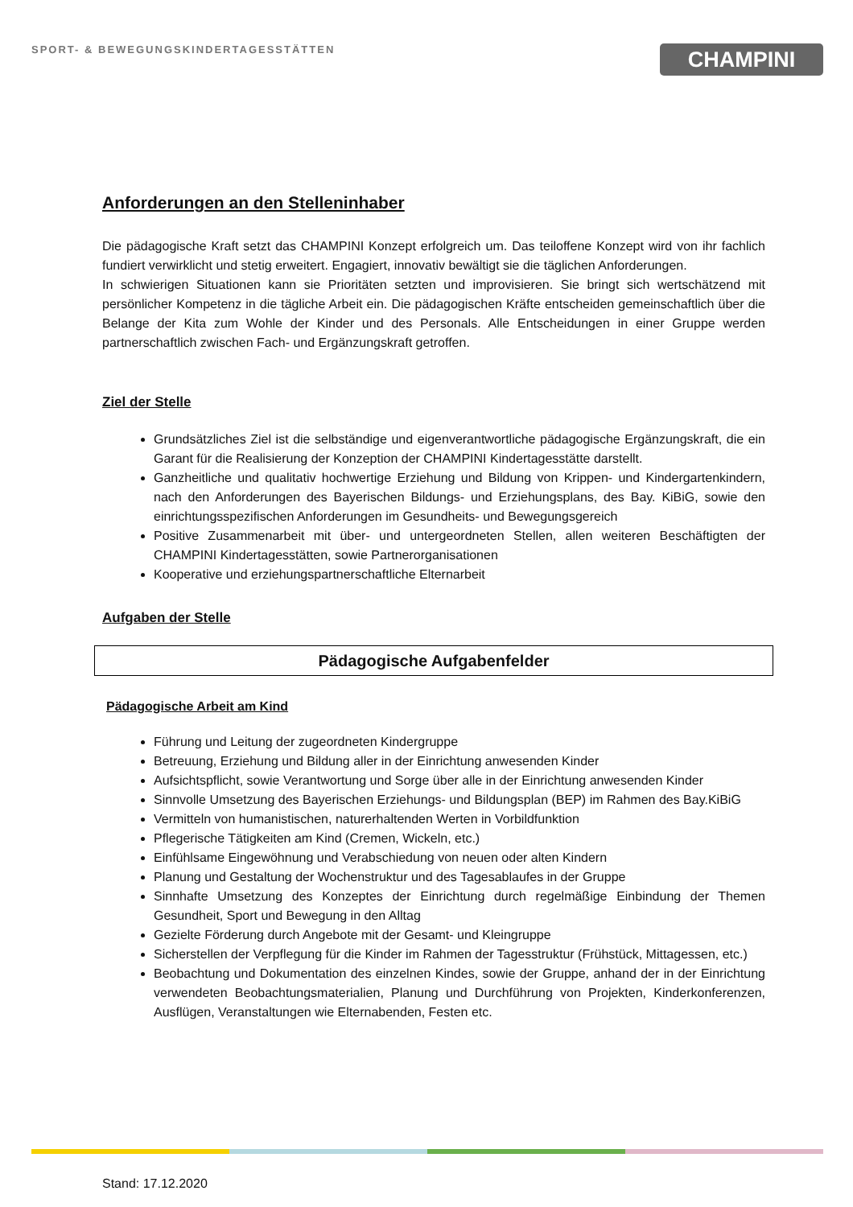SPORT- & BEWEGUNGSKINDERTAGESSTÄTTEN
CHAMPINI
Anforderungen an den Stelleninhaber
Die pädagogische Kraft setzt das CHAMPINI Konzept erfolgreich um. Das teiloffene Konzept wird von ihr fachlich fundiert verwirklicht und stetig erweitert. Engagiert, innovativ bewältigt sie die täglichen Anforderungen.
In schwierigen Situationen kann sie Prioritäten setzten und improvisieren. Sie bringt sich wertschätzend mit persönlicher Kompetenz in die tägliche Arbeit ein. Die pädagogischen Kräfte entscheiden gemeinschaftlich über die Belange der Kita zum Wohle der Kinder und des Personals. Alle Entscheidungen in einer Gruppe werden partnerschaftlich zwischen Fach- und Ergänzungskraft getroffen.
Ziel der Stelle
Grundsätzliches Ziel ist die selbständige und eigenverantwortliche pädagogische Ergänzungskraft, die ein Garant für die Realisierung der Konzeption der CHAMPINI Kindertagesstätte darstellt.
Ganzheitliche und qualitativ hochwertige Erziehung und Bildung von Krippen- und Kindergartenkindern, nach den Anforderungen des Bayerischen Bildungs- und Erziehungsplans, des Bay. KiBiG, sowie den einrichtungsspezifischen Anforderungen im Gesundheits- und Bewegungsgereich
Positive Zusammenarbeit mit über- und untergeordneten Stellen, allen weiteren Beschäftigten der CHAMPINI Kindertagesstätten, sowie Partnerorganisationen
Kooperative und erziehungspartnerschaftliche Elternarbeit
Aufgaben der Stelle
Pädagogische Aufgabenfelder
Pädagogische Arbeit am Kind
Führung und Leitung der zugeordneten Kindergruppe
Betreuung, Erziehung und Bildung aller in der Einrichtung anwesenden Kinder
Aufsichtspflicht, sowie Verantwortung und Sorge über alle in der Einrichtung anwesenden Kinder
Sinnvolle Umsetzung des Bayerischen Erziehungs- und Bildungsplan (BEP) im Rahmen des Bay.KiBiG
Vermitteln von humanistischen, naturerhaltenden Werten in Vorbildfunktion
Pflegerische Tätigkeiten am Kind (Cremen, Wickeln, etc.)
Einfühlsame Eingewöhnung und Verabschiedung von neuen oder alten Kindern
Planung und Gestaltung der Wochenstruktur und des Tagesablaufes in der Gruppe
Sinnhafte Umsetzung des Konzeptes der Einrichtung durch regelmäßige Einbindung der Themen Gesundheit, Sport und Bewegung in den Alltag
Gezielte Förderung durch Angebote mit der Gesamt- und Kleingruppe
Sicherstellen der Verpflegung für die Kinder im Rahmen der Tagesstruktur (Frühstück, Mittagessen, etc.)
Beobachtung und Dokumentation des einzelnen Kindes, sowie der Gruppe, anhand der in der Einrichtung verwendeten Beobachtungsmaterialien, Planung und Durchführung von Projekten, Kinderkonferenzen, Ausflügen, Veranstaltungen wie Elternabenden, Festen etc.
Stand: 17.12.2020